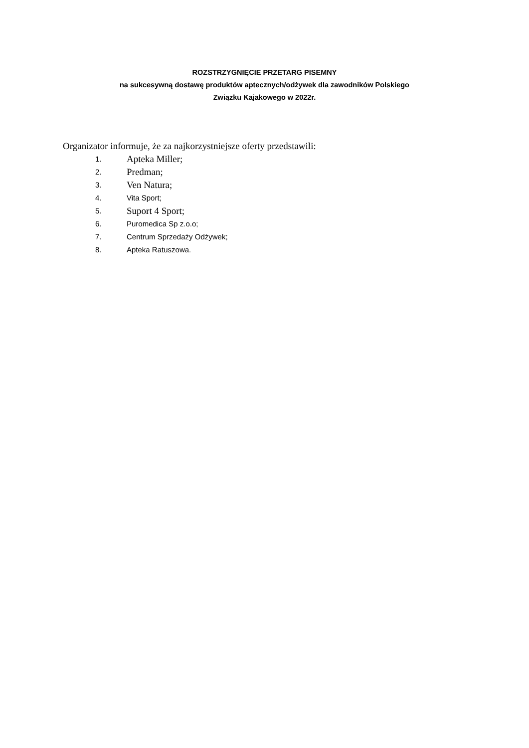ROZSTRZYGNIĘCIE PRZETARG PISEMNY
na sukcesywną dostawę produktów aptecznych/odżywek dla zawodników Polskiego
Związku Kajakowego w 2022r.
Organizator informuje, że za najkorzystniejsze oferty przedstawili:
1. Apteka Miller;
2. Predman;
3. Ven Natura;
4. Vita Sport;
5. Suport 4 Sport;
6. Puromedica Sp z.o.o;
7. Centrum Sprzedaży Odżywek;
8. Apteka Ratuszowa.